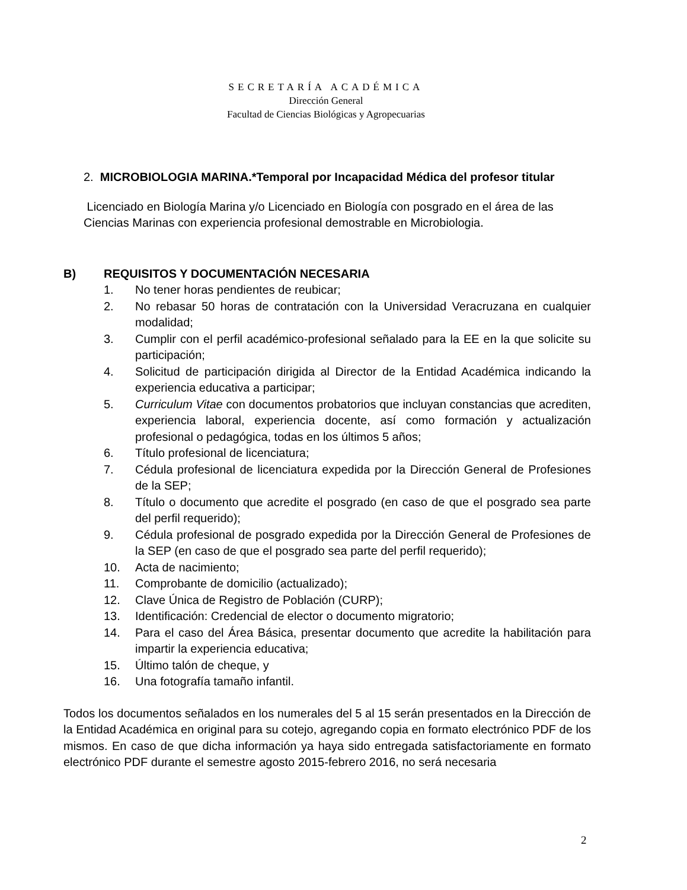SECRETARÍA ACADÉMICA
Dirección General
Facultad de Ciencias Biológicas y Agropecuarias
2. MICROBIOLOGIA MARINA.*Temporal por Incapacidad Médica del profesor titular
Licenciado en Biología Marina y/o Licenciado en Biología con posgrado en el área de las Ciencias Marinas con experiencia profesional demostrable en Microbiologia.
B) REQUISITOS Y DOCUMENTACIÓN NECESARIA
1. No tener horas pendientes de reubicar;
2. No rebasar 50 horas de contratación con la Universidad Veracruzana en cualquier modalidad;
3. Cumplir con el perfil académico-profesional señalado para la EE en la que solicite su participación;
4. Solicitud de participación dirigida al Director de la Entidad Académica indicando la experiencia educativa a participar;
5. Curriculum Vitae con documentos probatorios que incluyan constancias que acrediten, experiencia laboral, experiencia docente, así como formación y actualización profesional o pedagógica, todas en los últimos 5 años;
6. Título profesional de licenciatura;
7. Cédula profesional de licenciatura expedida por la Dirección General de Profesiones de la SEP;
8. Título o documento que acredite el posgrado (en caso de que el posgrado sea parte del perfil requerido);
9. Cédula profesional de posgrado expedida por la Dirección General de Profesiones de la SEP (en caso de que el posgrado sea parte del perfil requerido);
10. Acta de nacimiento;
11. Comprobante de domicilio (actualizado);
12. Clave Única de Registro de Población (CURP);
13. Identificación: Credencial de elector o documento migratorio;
14. Para el caso del Área Básica, presentar documento que acredite la habilitación para impartir la experiencia educativa;
15. Último talón de cheque, y
16. Una fotografía tamaño infantil.
Todos los documentos señalados en los numerales del 5 al 15 serán presentados en la Dirección de la Entidad Académica en original para su cotejo, agregando copia en formato electrónico PDF de los mismos. En caso de que dicha información ya haya sido entregada satisfactoriamente en formato electrónico PDF durante el semestre agosto 2015-febrero 2016, no será necesaria
2